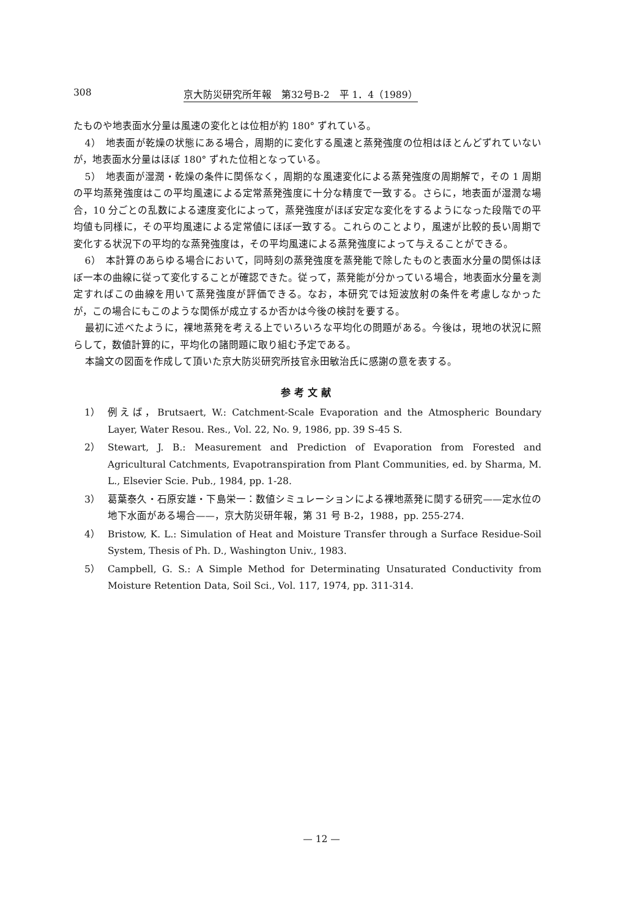308 京大防災研究所年報　第32号B-2　平 1．4（1989）
たものや地表面水分量は風速の変化とは位相が約 180° ずれている。
4）　地表面が乾燥の状態にある場合，周期的に変化する風速と蒸発強度の位相はほとんどずれていないが，地表面水分量はほぼ 180° ずれた位相となっている。
5）　地表面が湿潤・乾燥の条件に関係なく，周期的な風速変化による蒸発強度の周期解で，その 1 周期の平均蒸発強度はこの平均風速による定常蒸発強度に十分な精度で一致する。さらに，地表面が湿潤な場合，10 分ごとの乱数による速度変化によって，蒸発強度がほぼ安定な変化をするようになった段階での平均値も同様に，その平均風速による定常値にほぼ一致する。これらのことより，風速が比較的長い周期で変化する状況下の平均的な蒸発強度は，その平均風速による蒸発強度によって与えることができる。
6）　本計算のあらゆる場合において，同時刻の蒸発強度を蒸発能で除したものと表面水分量の関係はほぼ一本の曲線に従って変化することが確認できた。従って，蒸発能が分かっている場合，地表面水分量を測定すればこの曲線を用いて蒸発強度が評価できる。なお，本研究では短波放射の条件を考慮しなかったが，この場合にもこのような関係が成立するか否かは今後の検討を要する。
最初に述べたように，裸地蒸発を考える上でいろいろな平均化の問題がある。今後は，現地の状況に照らして，数値計算的に，平均化の諸問題に取り組む予定である。
本論文の図面を作成して頂いた京大防災研究所技官永田敏治氏に感謝の意を表する。
参考文献
1） 例えば，Brutsaert, W.: Catchment-Scale Evaporation and the Atmospheric Boundary Layer, Water Resou. Res., Vol. 22, No. 9, 1986, pp. 39 S-45 S.
2） Stewart, J. B.: Measurement and Prediction of Evaporation from Forested and Agricultural Catchments, Evapotranspiration from Plant Communities, ed. by Sharma, M. L., Elsevier Scie. Pub., 1984, pp. 1-28.
3） 葛葉泰久・石原安雄・下島栄一：数値シミュレーションによる裸地蒸発に関する研究——定水位の地下水面がある場合——，京大防災研年報，第 31 号 B-2，1988，pp. 255-274.
4） Bristow, K. L.: Simulation of Heat and Moisture Transfer through a Surface Residue-Soil System, Thesis of Ph. D., Washington Univ., 1983.
5） Campbell, G. S.: A Simple Method for Determinating Unsaturated Conductivity from Moisture Retention Data, Soil Sci., Vol. 117, 1974, pp. 311-314.
— 12 —